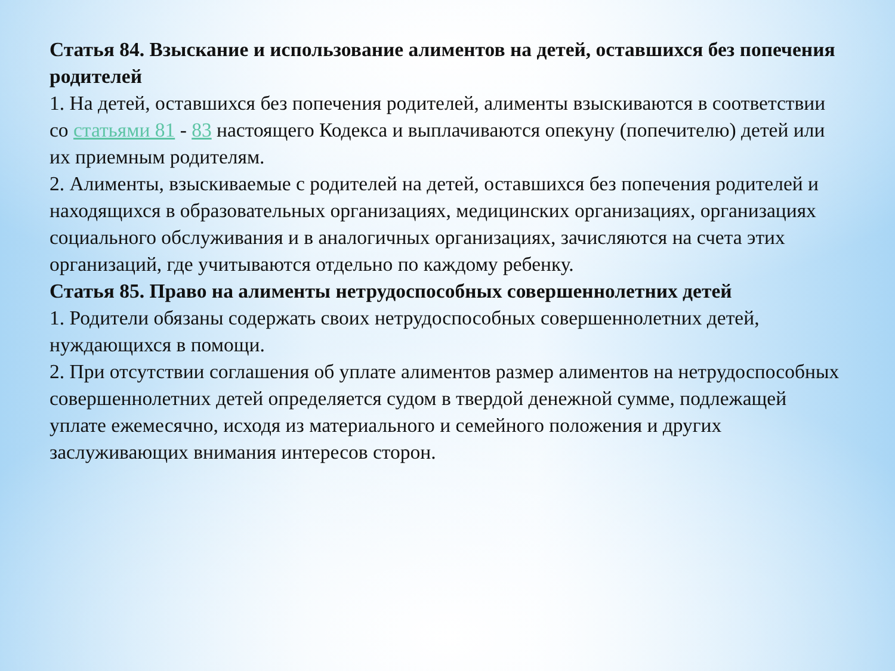Статья 84. Взыскание и использование алиментов на детей, оставшихся без попечения родителей
1. На детей, оставшихся без попечения родителей, алименты взыскиваются в соответствии со статьями 81 - 83 настоящего Кодекса и выплачиваются опекуну (попечителю) детей или их приемным родителям.
2. Алименты, взыскиваемые с родителей на детей, оставшихся без попечения родителей и находящихся в образовательных организациях, медицинских организациях, организациях социального обслуживания и в аналогичных организациях, зачисляются на счета этих организаций, где учитываются отдельно по каждому ребенку.
Статья 85. Право на алименты нетрудоспособных совершеннолетних детей
1. Родители обязаны содержать своих нетрудоспособных совершеннолетних детей, нуждающихся в помощи.
2. При отсутствии соглашения об уплате алиментов размер алиментов на нетрудоспособных совершеннолетних детей определяется судом в твердой денежной сумме, подлежащей уплате ежемесячно, исходя из материального и семейного положения и других заслуживающих внимания интересов сторон.